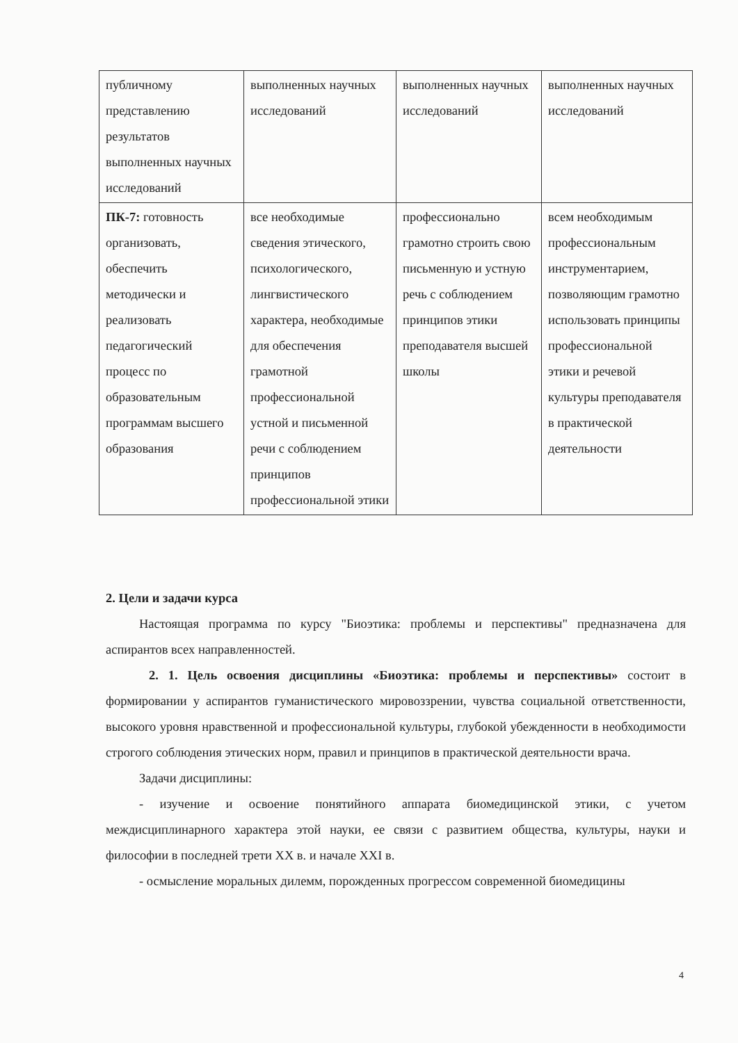| публичному представлению результатов выполненных научных исследований | выполненных научных исследований | выполненных научных исследований | выполненных научных исследований |
| ПК-7: готовность организовать, обеспечить методически и реализовать педагогический процесс по образовательным программам высшего образования | все необходимые сведения этического, психологического, лингвистического характера, необходимые для обеспечения грамотной профессиональной устной и письменной речи с соблюдением принципов профессиональной этики | профессионально грамотно строить свою письменную и устную речь с соблюдением принципов этики преподавателя высшей школы | всем необходимым профессиональным инструментарием, позволяющим грамотно использовать принципы профессиональной этики и речевой культуры преподавателя в практической деятельности |
2. Цели и задачи курса
Настоящая программа по курсу "Биоэтика: проблемы и перспективы" предназначена для аспирантов всех направленностей.
2. 1. Цель освоения дисциплины «Биоэтика: проблемы и перспективы» состоит в формировании у аспирантов гуманистического мировоззрении, чувства социальной ответственности, высокого уровня нравственной и профессиональной культуры, глубокой убежденности в необходимости строгого соблюдения этических норм, правил и принципов в практической деятельности врача.
Задачи дисциплины:
- изучение и освоение понятийного аппарата биомедицинской этики, с учетом междисциплинарного характера этой науки, ее связи с развитием общества, культуры, науки и философии в последней трети XX в. и начале XXI в.
- осмысление моральных дилемм, порожденных прогрессом современной биомедицины
4